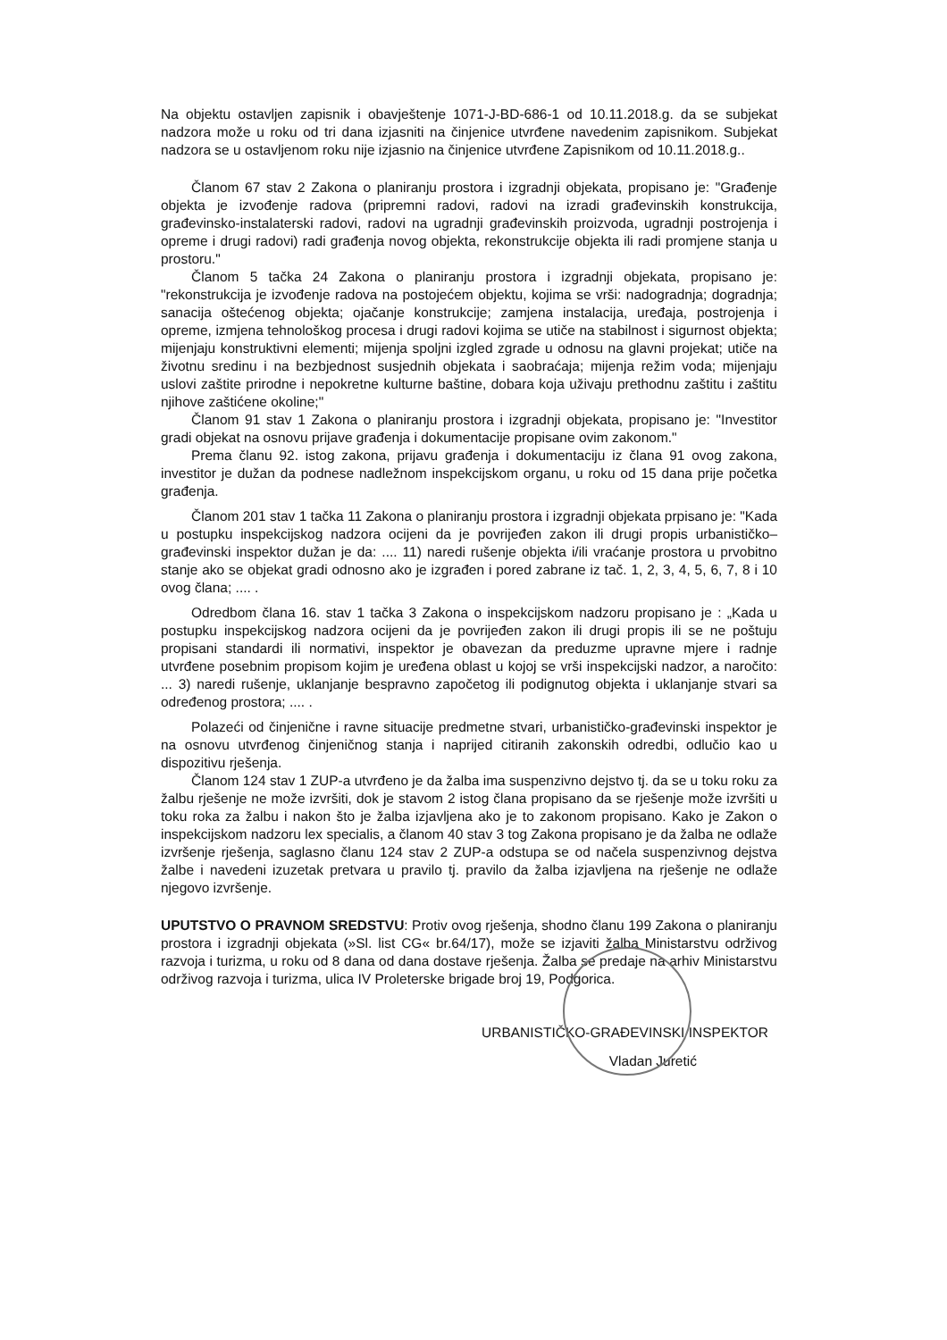Na objektu ostavljen zapisnik i obavještenje 1071-J-BD-686-1 od 10.11.2018.g. da se subjekat nadzora može u roku od tri dana izjasniti na činjenice utvrđene navedenim zapisnikom. Subjekat nadzora se u ostavljenom roku nije izjasnio na činjenice utvrđene Zapisnikom od 10.11.2018.g..
Članom 67 stav 2 Zakona o planiranju prostora i izgradnji objekata, propisano je: "Građenje objekta je izvođenje radova (pripremni radovi, radovi na izradi građevinskih konstrukcija, građevinsko-instalaterski radovi, radovi na ugradnji građevinskih proizvoda, ugradnji postrojenja i opreme i drugi radovi) radi građenja novog objekta, rekonstrukcije objekta ili radi promjene stanja u prostoru."
Članom 5 tačka 24 Zakona o planiranju prostora i izgradnji objekata, propisano je: "rekonstrukcija je izvođenje radova na postojećem objektu, kojima se vrši: nadogradnja; dogradnja; sanacija oštećenog objekta; ojačanje konstrukcije; zamjena instalacija, uređaja, postrojenja i opreme, izmjena tehnološkog procesa i drugi radovi kojima se utiče na stabilnost i sigurnost objekta; mijenjaju konstruktivni elementi; mijenja spoljni izgled zgrade u odnosu na glavni projekat; utiče na životnu sredinu i na bezbjednost susjednih objekata i saobraćaja; mijenja režim voda; mijenjaju uslovi zaštite prirodne i nepokretne kulturne baštine, dobara koja uživaju prethodnu zaštitu i zaštitu njihove zaštićene okoline;"
Članom 91 stav 1 Zakona o planiranju prostora i izgradnji objekata, propisano je: "Investitor gradi objekat na osnovu prijave građenja i dokumentacije propisane ovim zakonom."
Prema članu 92. istog zakona, prijavu građenja i dokumentaciju iz člana 91 ovog zakona, investitor je dužan da podnese nadležnom inspekcijskom organu, u roku od 15 dana prije početka građenja.
Članom 201 stav 1 tačka 11 Zakona o planiranju prostora i izgradnji objekata prpisano je: "Kada u postupku inspekcijskog nadzora ocijeni da je povrijeđen zakon ili drugi propis urbanističko–građevinski inspektor dužan je da: .... 11) naredi rušenje objekta i/ili vraćanje prostora u prvobitno stanje ako se objekat gradi odnosno ako je izgrađen i pored zabrane iz tač. 1, 2, 3, 4, 5, 6, 7, 8 i 10 ovog člana; .... .
Odredbom člana 16. stav 1 tačka 3 Zakona o inspekcijskom nadzoru propisano je : „Kada u postupku inspekcijskog nadzora ocijeni da je povrijeđen zakon ili drugi propis ili se ne poštuju propisani standardi ili normativi, inspektor je obavezan da preduzme upravne mjere i radnje utvrđene posebnim propisom kojim je uređena oblast u kojoj se vrši inspekcijski nadzor, a naročito: ... 3) naredi rušenje, uklanjanje bespravno započetog ili podignutog objekta i uklanjanje stvari sa određenog prostora; .... .
Polazeći od činjenične i ravne situacije predmetne stvari, urbanističko-građevinski inspektor je na osnovu utvrđenog činjeničnog stanja i naprijed citiranih zakonskih odredbi, odlučio kao u dispozitivu rješenja.
Članom 124 stav 1 ZUP-a utvrđeno je da žalba ima suspenzivno dejstvo tj. da se u toku roku za žalbu rješenje ne može izvršiti, dok je stavom 2 istog člana propisano da se rješenje može izvršiti u toku roka za žalbu i nakon što je žalba izjavljena ako je to zakonom propisano. Kako je Zakon o inspekcijskom nadzoru lex specialis, a članom 40 stav 3 tog Zakona propisano je da žalba ne odlaže izvršenje rješenja, saglasno članu 124 stav 2 ZUP-a odstupa se od načela suspenzivnog dejstva žalbe i navedeni izuzetak pretvara u pravilo tj. pravilo da žalba izjavljena na rješenje ne odlaže njegovo izvršenje.
UPUTSTVO O PRAVNOM SREDSTVU: Protiv ovog rješenja, shodno članu 199 Zakona o planiranju prostora i izgradnji objekata (»Sl. list CG« br.64/17), može se izjaviti žalba Ministarstvu održivog razvoja i turizma, u roku od 8 dana od dana dostave rješenja. Žalba se predaje na arhiv Ministarstvu održivog razvoja i turizma, ulica IV Proleterske brigade broj 19, Podgorica.
URBANISTIČKO-GRAĐEVINSKI INSPEKTOR
Vladan Juretić